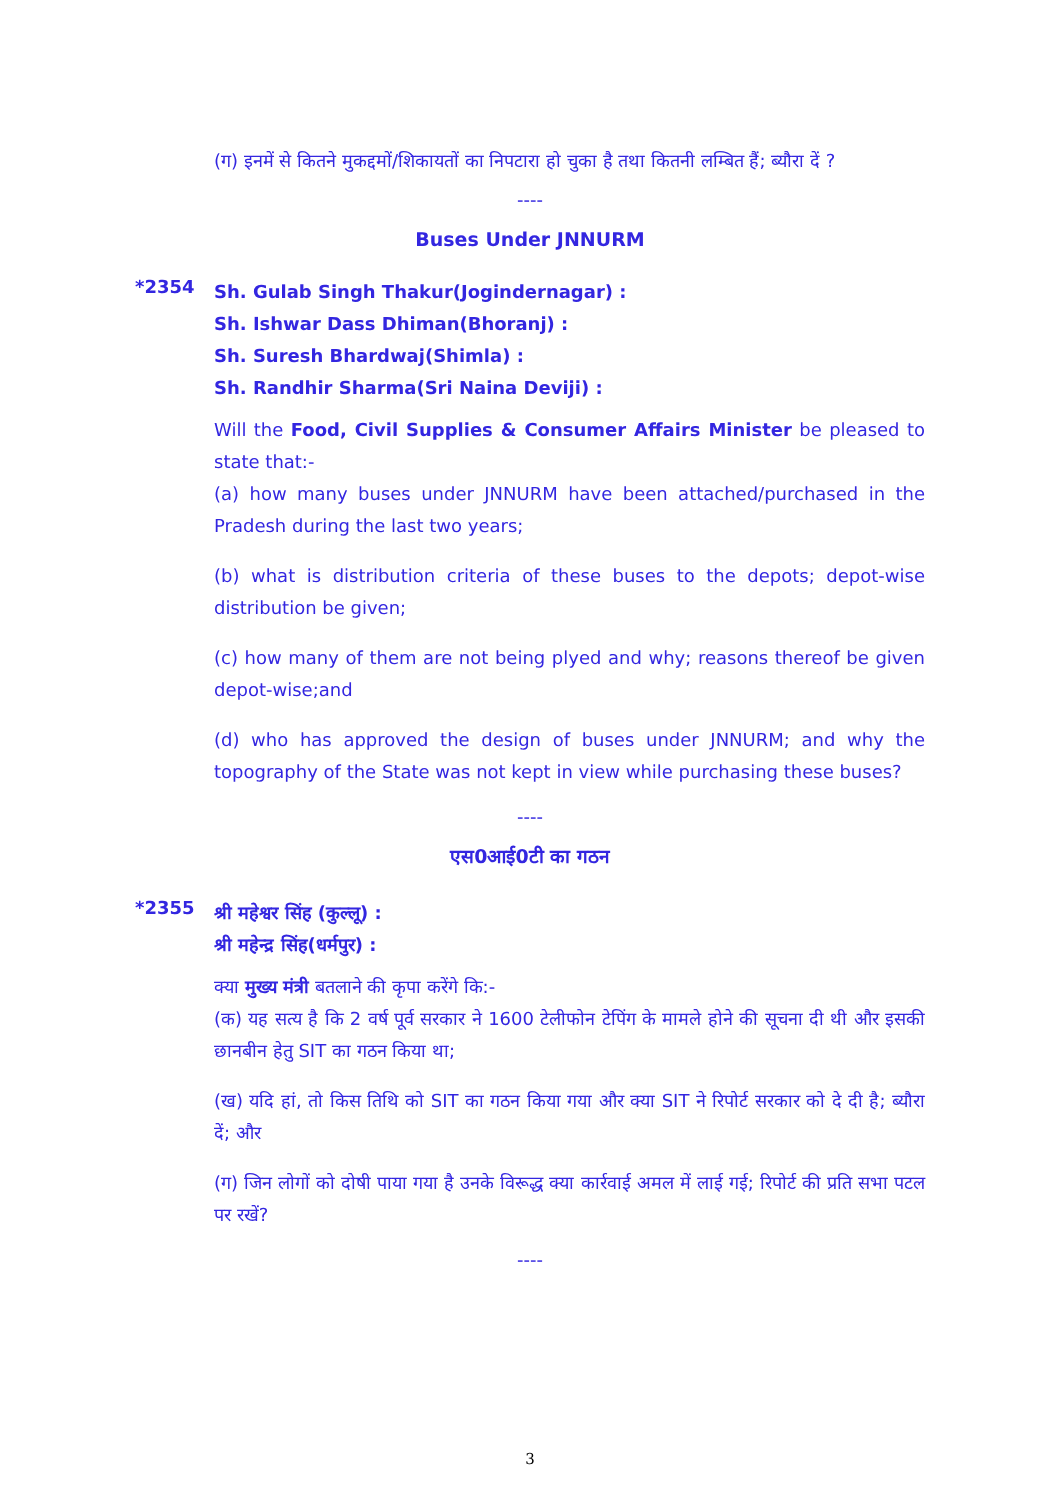(ग) इनमें से कितने मुकद्दमों/शिकायतों का निपटारा हो चुका है तथा कितनी लम्बित हैं; ब्यौरा दें ?
----
Buses Under JNNURM
*2354
Sh. Gulab Singh Thakur(Jogindernagar) :
Sh. Ishwar Dass Dhiman(Bhoranj) :
Sh. Suresh Bhardwaj(Shimla) :
Sh. Randhir Sharma(Sri Naina Deviji) :
Will the Food, Civil Supplies & Consumer Affairs Minister be pleased to state that:-
(a) how many buses under JNNURM have been attached/purchased in the Pradesh during the last two years;
(b) what is distribution criteria of these buses to the depots; depot-wise distribution be given;
(c) how many of them are not being plyed and why; reasons thereof be given depot-wise;and
(d) who has approved the design of buses under JNNURM; and why the topography of the State was not kept in view while purchasing these buses?
----
एस0आई0टी का गठन
*2355
श्री महेश्वर सिंह (कुल्लू) :
श्री महेन्द्र सिंह(धर्मपुर) :
क्या मुख्य मंत्री बतलाने की कृपा करेंगे कि:-
(क) यह सत्य है कि 2 वर्ष पूर्व सरकार ने 1600 टेलीफोन टेपिंग के मामले होने की सूचना दी थी और इसकी छानबीन हेतु SIT का गठन किया था;
(ख) यदि हां, तो किस तिथि को SIT का गठन किया गया और क्या SIT ने रिपोर्ट सरकार को दे दी है; ब्यौरा दें; और
(ग) जिन लोगों को दोषी पाया गया है उनके विरूद्ध क्या कार्रवाई अमल में लाई गई; रिपोर्ट की प्रति सभा पटल पर रखें?
----
3